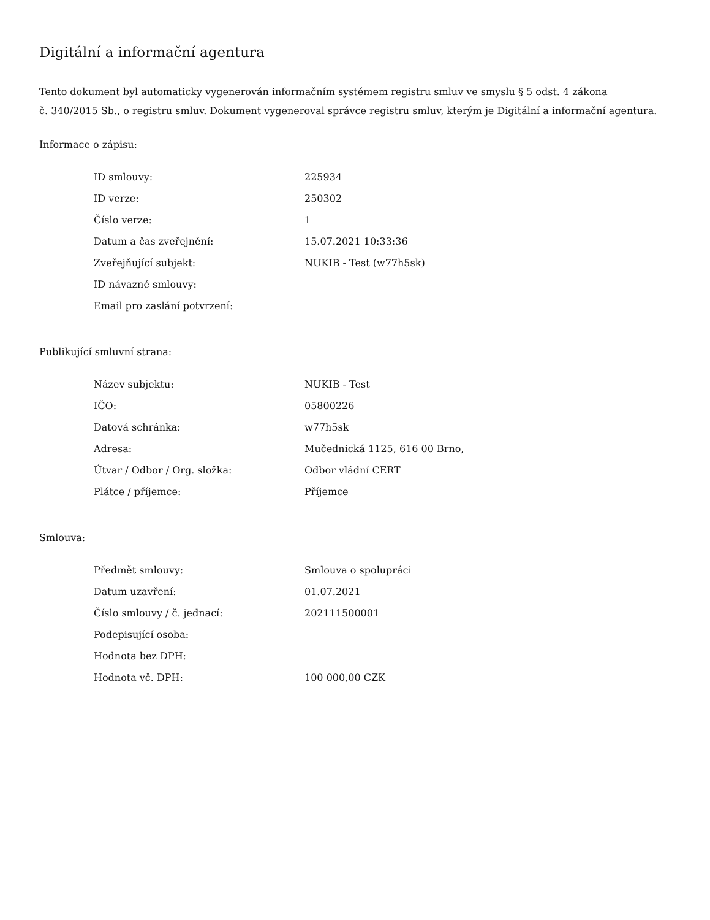Digitální a informační agentura
Tento dokument byl automaticky vygenerován informačním systémem registru smluv ve smyslu § 5 odst. 4 zákona
č. 340/2015 Sb., o registru smluv. Dokument vygeneroval správce registru smluv, kterým je Digitální a informační agentura.
Informace o zápisu:
| ID smlouvy: | 225934 |
| ID verze: | 250302 |
| Číslo verze: | 1 |
| Datum a čas zveřejnění: | 15.07.2021 10:33:36 |
| Zveřejňující subjekt: | NUKIB - Test (w77h5sk) |
| ID návazné smlouvy: | |
| Email pro zaslání potvrzení: | |
Publikující smluvní strana:
| Název subjektu: | NUKIB - Test |
| IČO: | 05800226 |
| Datová schránka: | w77h5sk |
| Adresa: | Mučednická 1125, 616 00 Brno, |
| Útvar / Odbor / Org. složka: | Odbor vládní CERT |
| Plátce / příjemce: | Příjemce |
Smlouva:
| Předmět smlouvy: | Smlouva o spolupráci |
| Datum uzavření: | 01.07.2021 |
| Číslo smlouvy / č. jednací: | 202111500001 |
| Podepisující osoba: | |
| Hodnota bez DPH: | |
| Hodnota vč. DPH: | 100 000,00 CZK |